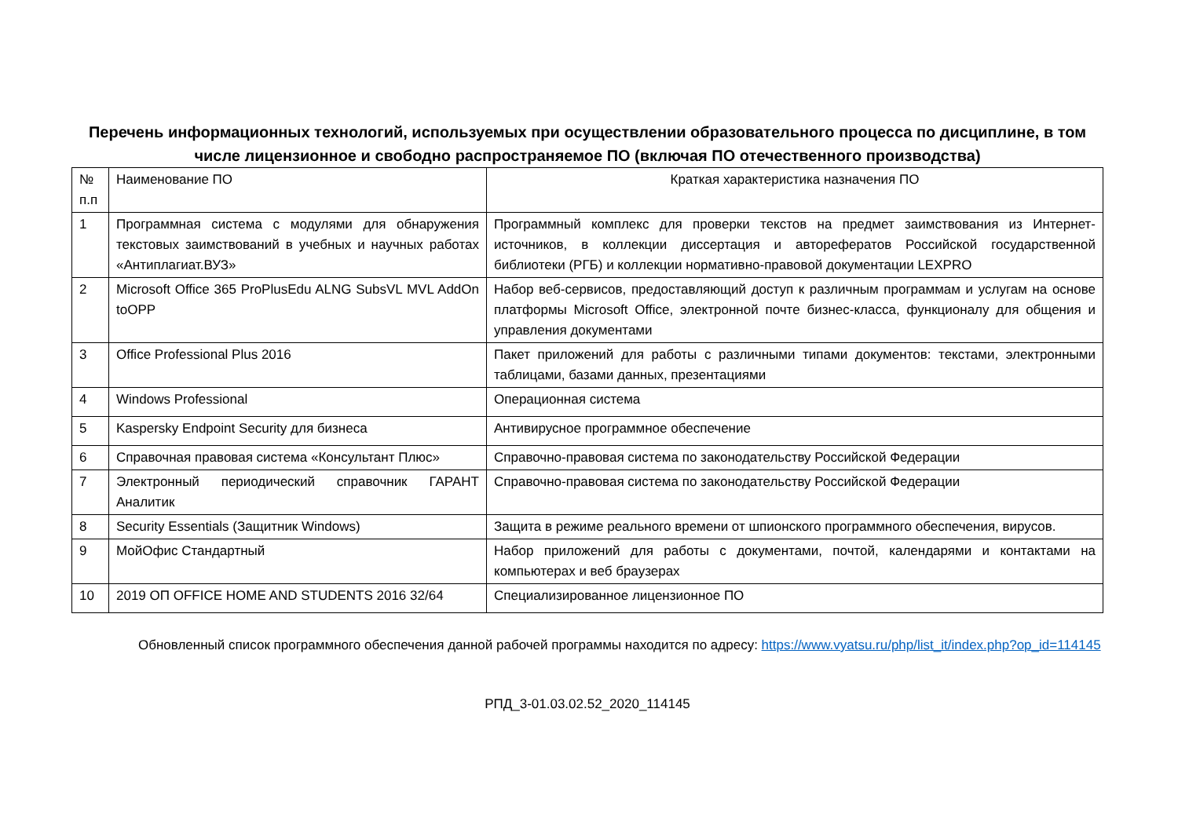Перечень информационных технологий, используемых при осуществлении образовательного процесса по дисциплине, в том числе лицензионное и свободно распространяемое ПО (включая ПО отечественного производства)
| № п.п | Наименование ПО | Краткая характеристика назначения ПО |
| 1 | Программная система с модулями для обнаружения текстовых заимствований в учебных и научных работах «Антиплагиат.ВУЗ» | Программный комплекс для проверки текстов на предмет заимствования из Интернет-источников, в коллекции диссертация и авторефератов Российской государственной библиотеки (РГБ) и коллекции нормативно-правовой документации LEXPRO |
| 2 | Microsoft Office 365 ProPlusEdu ALNG SubsVL MVL AddOn toOPP | Набор веб-сервисов, предоставляющий доступ к различным программам и услугам на основе платформы Microsoft Office, электронной почте бизнес-класса, функционалу для общения и управления документами |
| 3 | Office Professional Plus 2016 | Пакет приложений для работы с различными типами документов: текстами, электронными таблицами, базами данных, презентациями |
| 4 | Windows Professional | Операционная система |
| 5 | Kaspersky Endpoint Security для бизнеса | Антивирусное программное обеспечение |
| 6 | Справочная правовая система «Консультант Плюс» | Справочно-правовая система по законодательству Российской Федерации |
| 7 | Электронный периодический справочник ГАРАНТ Аналитик | Справочно-правовая система по законодательству Российской Федерации |
| 8 | Security Essentials (Защитник Windows) | Защита в режиме реального времени от шпионского программного обеспечения, вирусов. |
| 9 | МойОфис Стандартный | Набор приложений для работы с документами, почтой, календарями и контактами на компьютерах и веб браузерах |
| 10 | 2019 ОП OFFICE HOME AND STUDENTS 2016 32/64 | Специализированное лицензионное ПО |
Обновленный список программного обеспечения данной рабочей программы находится по адресу: https://www.vyatsu.ru/php/list_it/index.php?op_id=114145
РПД_3-01.03.02.52_2020_114145